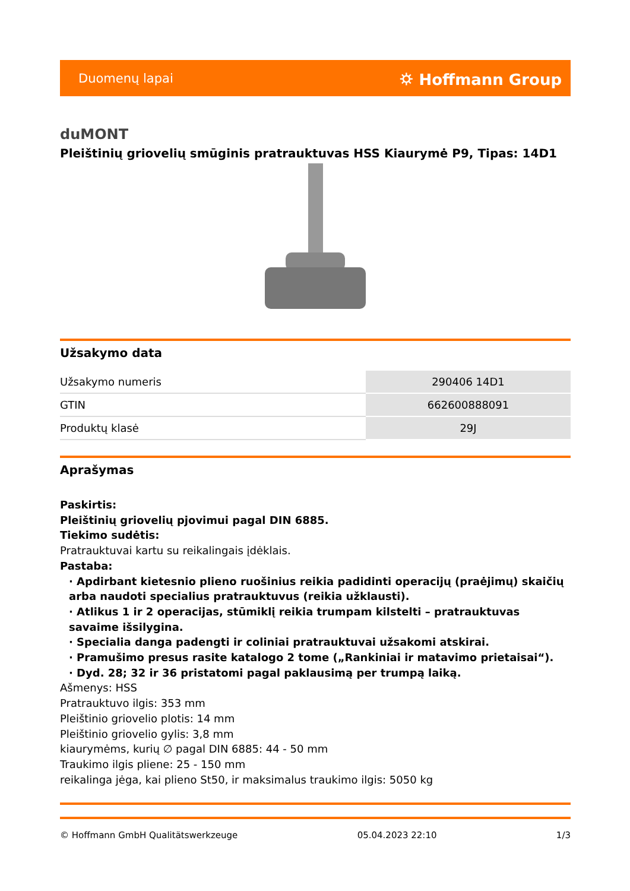Duomenų lapai ⛭ Hoffmann Group
duMONT
Pleištinių griovelių smūginis pratrauktuvas HSS Kiaurymė P9, Tipas: 14D1
Užsakymo data
| Užsakymo numeris | 290406 14D1 |
| GTIN | 662600888091 |
| Produktų klasė | 29J |
Aprašymas
Paskirtis:
Pleištinių griovelių pjovimui pagal DIN 6885.
Tiekimo sudėtis:
Pratrauktuvai kartu su reikalingais įdėklais.
Pastaba:
· Apdirbant kietesnio plieno ruošinius reikia padidinti operacijų (praėjimų) skaičių arba naudoti specialius pratrauktuvus (reikia užklausti).
· Atlikus 1 ir 2 operacijas, stūmiklį reikia trumpam kilstelti – pratrauktuvas savaime išsilygina.
· Specialia danga padengti ir coliniai pratrauktuvai užsakomi atskirai.
· Pramušimo presus rasite katalogo 2 tome („Rankiniai ir matavimo prietaisai“).
· Dyd. 28; 32 ir 36 pristatomi pagal paklausimą per trumpą laiką.
Ašmenys: HSS
Pratrauktuvo ilgis: 353 mm
Pleištinio griovelio plotis: 14 mm
Pleištinio griovelio gylis: 3,8 mm
kiaurymėms, kurių ∅ pagal DIN 6885: 44 - 50 mm
Traukimo ilgis pliene: 25 - 150 mm
reikalinga jėga, kai plieno St50, ir maksimalus traukimo ilgis: 5050 kg
© Hoffmann GmbH Qualitätswerkzeuge 05.04.2023 22:10 1/3